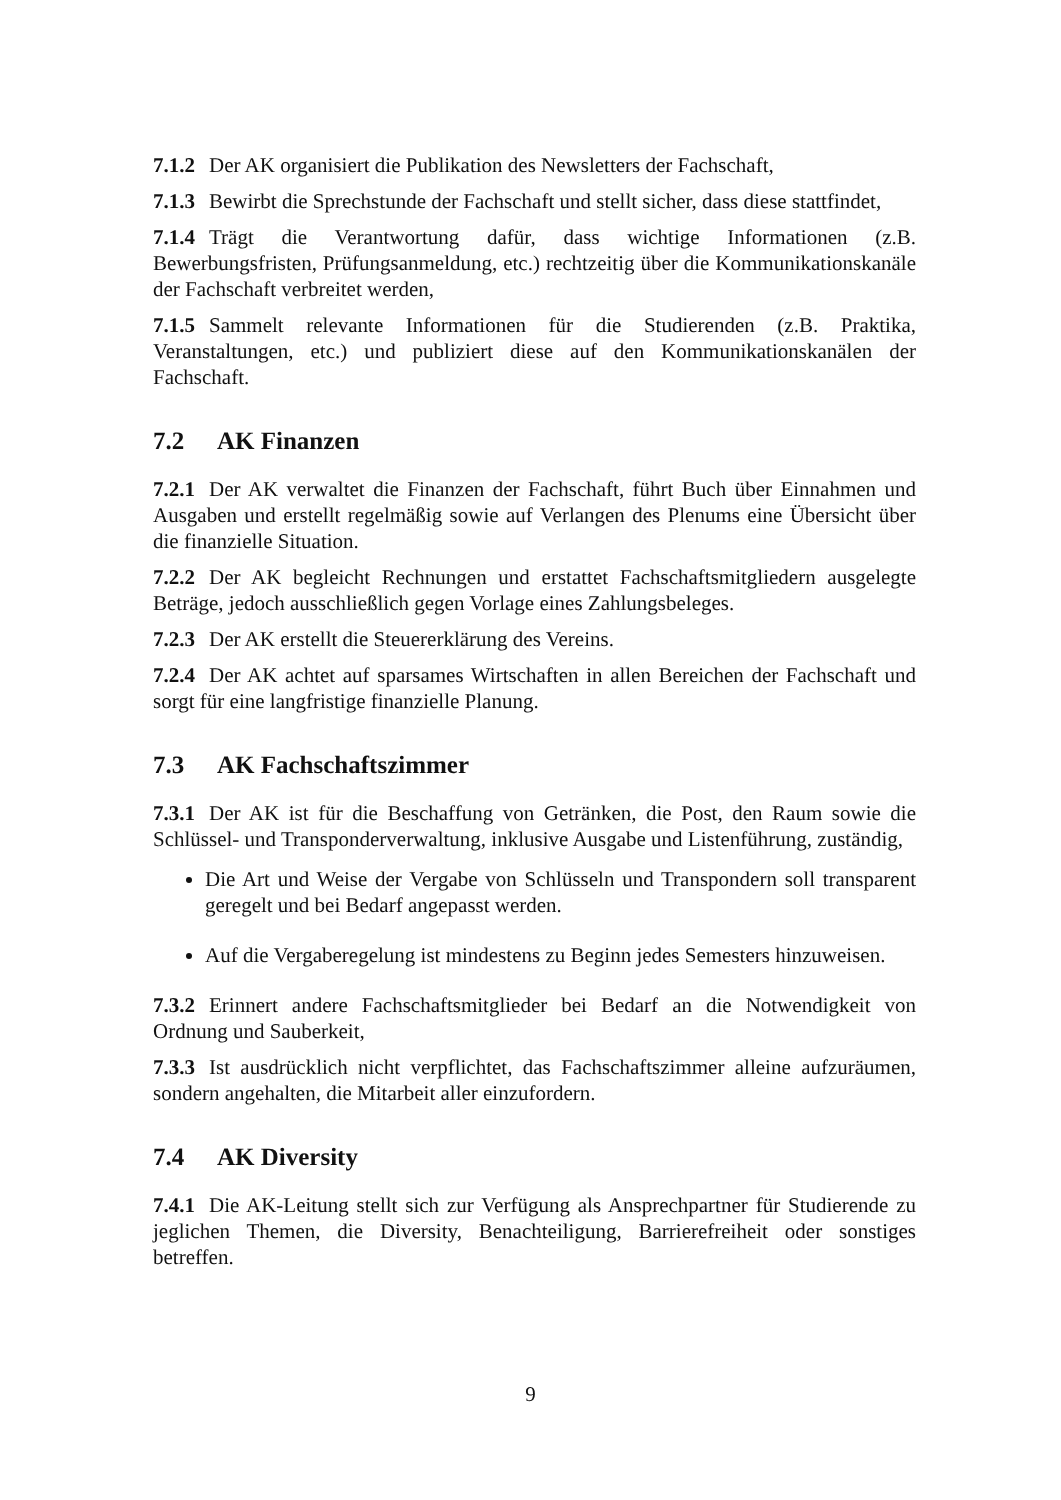7.1.2 Der AK organisiert die Publikation des Newsletters der Fachschaft,
7.1.3 Bewirbt die Sprechstunde der Fachschaft und stellt sicher, dass diese stattfindet,
7.1.4 Trägt die Verantwortung dafür, dass wichtige Informationen (z.B. Bewerbungsfristen, Prüfungsanmeldung, etc.) rechtzeitig über die Kommunikationskanäle der Fachschaft verbreitet werden,
7.1.5 Sammelt relevante Informationen für die Studierenden (z.B. Praktika, Veranstaltungen, etc.) und publiziert diese auf den Kommunikationskanälen der Fachschaft.
7.2 AK Finanzen
7.2.1 Der AK verwaltet die Finanzen der Fachschaft, führt Buch über Einnahmen und Ausgaben und erstellt regelmäßig sowie auf Verlangen des Plenums eine Übersicht über die finanzielle Situation.
7.2.2 Der AK begleicht Rechnungen und erstattet Fachschaftsmitgliedern ausgelegte Beträge, jedoch ausschließlich gegen Vorlage eines Zahlungsbeleges.
7.2.3 Der AK erstellt die Steuererklärung des Vereins.
7.2.4 Der AK achtet auf sparsames Wirtschaften in allen Bereichen der Fachschaft und sorgt für eine langfristige finanzielle Planung.
7.3 AK Fachschaftszimmer
7.3.1 Der AK ist für die Beschaffung von Getränken, die Post, den Raum sowie die Schlüssel- und Transponderverwaltung, inklusive Ausgabe und Listenführung, zuständig,
Die Art und Weise der Vergabe von Schlüsseln und Transpondern soll transparent geregelt und bei Bedarf angepasst werden.
Auf die Vergaberegelung ist mindestens zu Beginn jedes Semesters hinzuweisen.
7.3.2 Erinnert andere Fachschaftsmitglieder bei Bedarf an die Notwendigkeit von Ordnung und Sauberkeit,
7.3.3 Ist ausdrücklich nicht verpflichtet, das Fachschaftszimmer alleine aufzuräumen, sondern angehalten, die Mitarbeit aller einzufordern.
7.4 AK Diversity
7.4.1 Die AK-Leitung stellt sich zur Verfügung als Ansprechpartner für Studierende zu jeglichen Themen, die Diversity, Benachteiligung, Barrierefreiheit oder sonstiges betreffen.
9